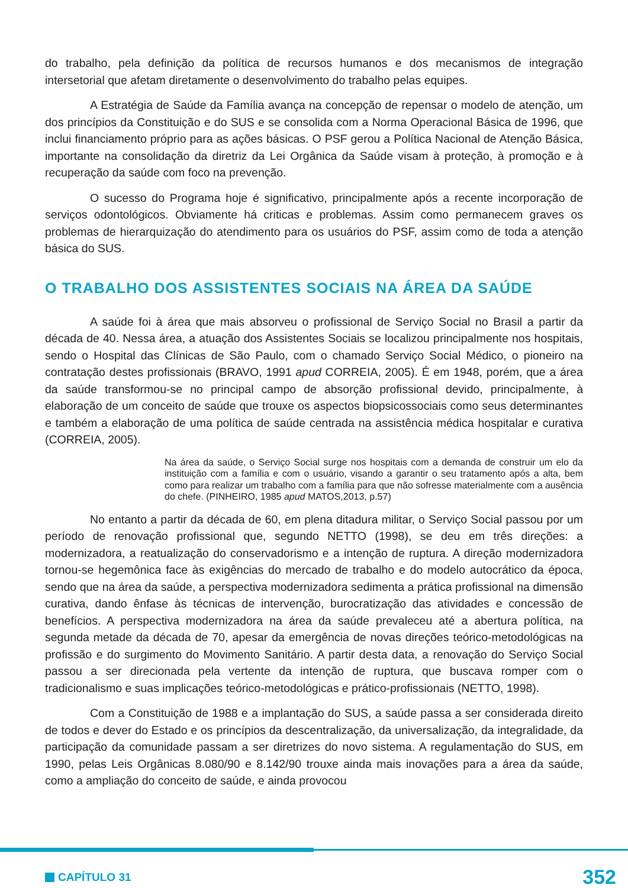do trabalho, pela definição da política de recursos humanos e dos mecanismos de integração intersetorial que afetam diretamente o desenvolvimento do trabalho pelas equipes.
A Estratégia de Saúde da Família avança na concepção de repensar o modelo de atenção, um dos princípios da Constituição e do SUS e se consolida com a Norma Operacional Básica de 1996, que inclui financiamento próprio para as ações básicas. O PSF gerou a Política Nacional de Atenção Básica, importante na consolidação da diretriz da Lei Orgânica da Saúde visam à proteção, à promoção e à recuperação da saúde com foco na prevenção.
O sucesso do Programa hoje é significativo, principalmente após a recente incorporação de serviços odontológicos. Obviamente há criticas e problemas. Assim como permanecem graves os problemas de hierarquização do atendimento para os usuários do PSF, assim como de toda a atenção básica do SUS.
O TRABALHO DOS ASSISTENTES SOCIAIS NA ÁREA DA SAÚDE
A saúde foi à área que mais absorveu o profissional de Serviço Social no Brasil a partir da década de 40. Nessa área, a atuação dos Assistentes Sociais se localizou principalmente nos hospitais, sendo o Hospital das Clínicas de São Paulo, com o chamado Serviço Social Médico, o pioneiro na contratação destes profissionais (BRAVO, 1991 apud CORREIA, 2005). É em 1948, porém, que a área da saúde transformou-se no principal campo de absorção profissional devido, principalmente, à elaboração de um conceito de saúde que trouxe os aspectos biopsicossociais como seus determinantes e também a elaboração de uma política de saúde centrada na assistência médica hospitalar e curativa (CORREIA, 2005).
Na área da saúde, o Serviço Social surge nos hospitais com a demanda de construir um elo da instituição com a família e com o usuário, visando a garantir o seu tratamento após a alta, bem como para realizar um trabalho com a família para que não sofresse materialmente com a ausência do chefe. (PINHEIRO, 1985 apud MATOS,2013, p.57)
No entanto a partir da década de 60, em plena ditadura militar, o Serviço Social passou por um período de renovação profissional que, segundo NETTO (1998), se deu em três direções: a modernizadora, a reatualização do conservadorismo e a intenção de ruptura. A direção modernizadora tornou-se hegemônica face às exigências do mercado de trabalho e do modelo autocrático da época, sendo que na área da saúde, a perspectiva modernizadora sedimenta a prática profissional na dimensão curativa, dando ênfase às técnicas de intervenção, burocratização das atividades e concessão de benefícios. A perspectiva modernizadora na área da saúde prevaleceu até a abertura política, na segunda metade da década de 70, apesar da emergência de novas direções teórico-metodológicas na profissão e do surgimento do Movimento Sanitário. A partir desta data, a renovação do Serviço Social passou a ser direcionada pela vertente da intenção de ruptura, que buscava romper com o tradicionalismo e suas implicações teórico-metodológicas e prático-profissionais (NETTO, 1998).
Com a Constituição de 1988 e a implantação do SUS, a saúde passa a ser considerada direito de todos e dever do Estado e os princípios da descentralização, da universalização, da integralidade, da participação da comunidade passam a ser diretrizes do novo sistema. A regulamentação do SUS, em 1990, pelas Leis Orgânicas 8.080/90 e 8.142/90 trouxe ainda mais inovações para a área da saúde, como a ampliação do conceito de saúde, e ainda provocou
CAPÍTULO 31
352